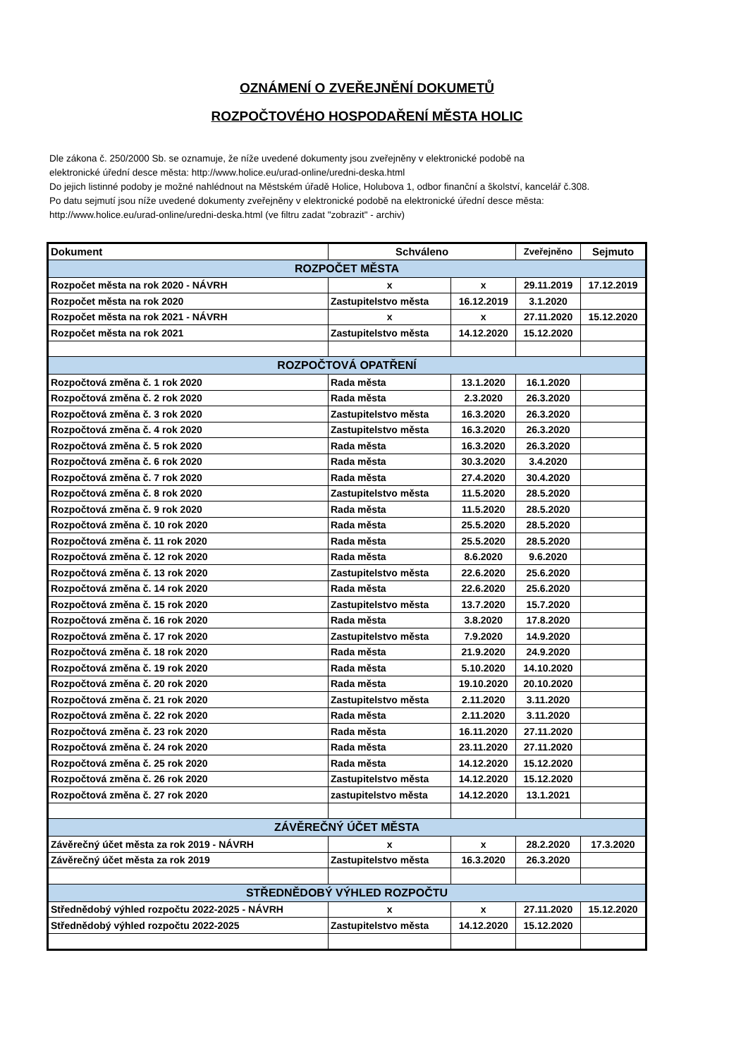OZNÁMENÍ O ZVEŘEJNĚNÍ DOKUMETŮ
ROZPOČTOVÉHO HOSPODAŘENÍ MĚSTA HOLIC
Dle zákona č. 250/2000 Sb. se oznamuje, že níže uvedené dokumenty jsou zveřejněny v elektronické podobě na
elektronické úřední desce města: http://www.holice.eu/urad-online/uredni-deska.html
Do jejich listinné podoby je možné nahlédnout na Městském úřadě Holice, Holubova 1, odbor finanční a školství, kancelář č.308.
Po datu sejmutí jsou níže uvedené dokumenty zveřejněny v elektronické podobě na elektronické úřední desce města:
http://www.holice.eu/urad-online/uredni-deska.html (ve filtru zadat "zobrazit" - archiv)
| Dokument | Schváleno | | Zveřejněno | Sejmuto |
| --- | --- | --- | --- | --- |
| ROZPOČET MĚSTA | | | | |
| Rozpočet města na rok 2020 - NÁVRH | x | x | 29.11.2019 | 17.12.2019 |
| Rozpočet města na rok 2020 | Zastupitelstvo města | 16.12.2019 | 3.1.2020 | |
| Rozpočet města na rok 2021 - NÁVRH | x | x | 27.11.2020 | 15.12.2020 |
| Rozpočet města na rok 2021 | Zastupitelstvo města | 14.12.2020 | 15.12.2020 | |
| ROZPOČTOVÁ OPATŘENÍ | | | | |
| Rozpočtová změna č. 1 rok 2020 | Rada města | 13.1.2020 | 16.1.2020 | |
| Rozpočtová změna č. 2 rok 2020 | Rada města | 2.3.2020 | 26.3.2020 | |
| Rozpočtová změna č. 3 rok 2020 | Zastupitelstvo města | 16.3.2020 | 26.3.2020 | |
| Rozpočtová změna č. 4 rok 2020 | Zastupitelstvo města | 16.3.2020 | 26.3.2020 | |
| Rozpočtová změna č. 5 rok 2020 | Rada města | 16.3.2020 | 26.3.2020 | |
| Rozpočtová změna č. 6 rok 2020 | Rada města | 30.3.2020 | 3.4.2020 | |
| Rozpočtová změna č. 7 rok 2020 | Rada města | 27.4.2020 | 30.4.2020 | |
| Rozpočtová změna č. 8 rok 2020 | Zastupitelstvo města | 11.5.2020 | 28.5.2020 | |
| Rozpočtová změna č. 9 rok 2020 | Rada města | 11.5.2020 | 28.5.2020 | |
| Rozpočtová změna č. 10 rok 2020 | Rada města | 25.5.2020 | 28.5.2020 | |
| Rozpočtová změna č. 11 rok 2020 | Rada města | 25.5.2020 | 28.5.2020 | |
| Rozpočtová změna č. 12 rok 2020 | Rada města | 8.6.2020 | 9.6.2020 | |
| Rozpočtová změna č. 13 rok 2020 | Zastupitelstvo města | 22.6.2020 | 25.6.2020 | |
| Rozpočtová změna č. 14 rok 2020 | Rada města | 22.6.2020 | 25.6.2020 | |
| Rozpočtová změna č. 15 rok 2020 | Zastupitelstvo města | 13.7.2020 | 15.7.2020 | |
| Rozpočtová změna č. 16 rok 2020 | Rada města | 3.8.2020 | 17.8.2020 | |
| Rozpočtová změna č. 17 rok 2020 | Zastupitelstvo města | 7.9.2020 | 14.9.2020 | |
| Rozpočtová změna č. 18 rok 2020 | Rada města | 21.9.2020 | 24.9.2020 | |
| Rozpočtová změna č. 19 rok 2020 | Rada města | 5.10.2020 | 14.10.2020 | |
| Rozpočtová změna č. 20 rok 2020 | Rada města | 19.10.2020 | 20.10.2020 | |
| Rozpočtová změna č. 21 rok 2020 | Zastupitelstvo města | 2.11.2020 | 3.11.2020 | |
| Rozpočtová změna č. 22 rok 2020 | Rada města | 2.11.2020 | 3.11.2020 | |
| Rozpočtová změna č. 23 rok 2020 | Rada města | 16.11.2020 | 27.11.2020 | |
| Rozpočtová změna č. 24 rok 2020 | Rada města | 23.11.2020 | 27.11.2020 | |
| Rozpočtová změna č. 25 rok 2020 | Rada města | 14.12.2020 | 15.12.2020 | |
| Rozpočtová změna č. 26 rok 2020 | Zastupitelstvo města | 14.12.2020 | 15.12.2020 | |
| Rozpočtová změna č. 27 rok 2020 | zastupitelstvo města | 14.12.2020 | 13.1.2021 | |
| ZÁVĚREČNÝ ÚČET MĚSTA | | | | |
| Závěrečný účet města za rok 2019 - NÁVRH | x | x | 28.2.2020 | 17.3.2020 |
| Závěrečný účet města za rok 2019 | Zastupitelstvo města | 16.3.2020 | 26.3.2020 | |
| STŘEDNĚDOBÝ VÝHLED ROZPOČTU | | | | |
| Střednědobý výhled rozpočtu 2022-2025 - NÁVRH | x | x | 27.11.2020 | 15.12.2020 |
| Střednědobý výhled rozpočtu 2022-2025 | Zastupitelstvo města | 14.12.2020 | 15.12.2020 | |